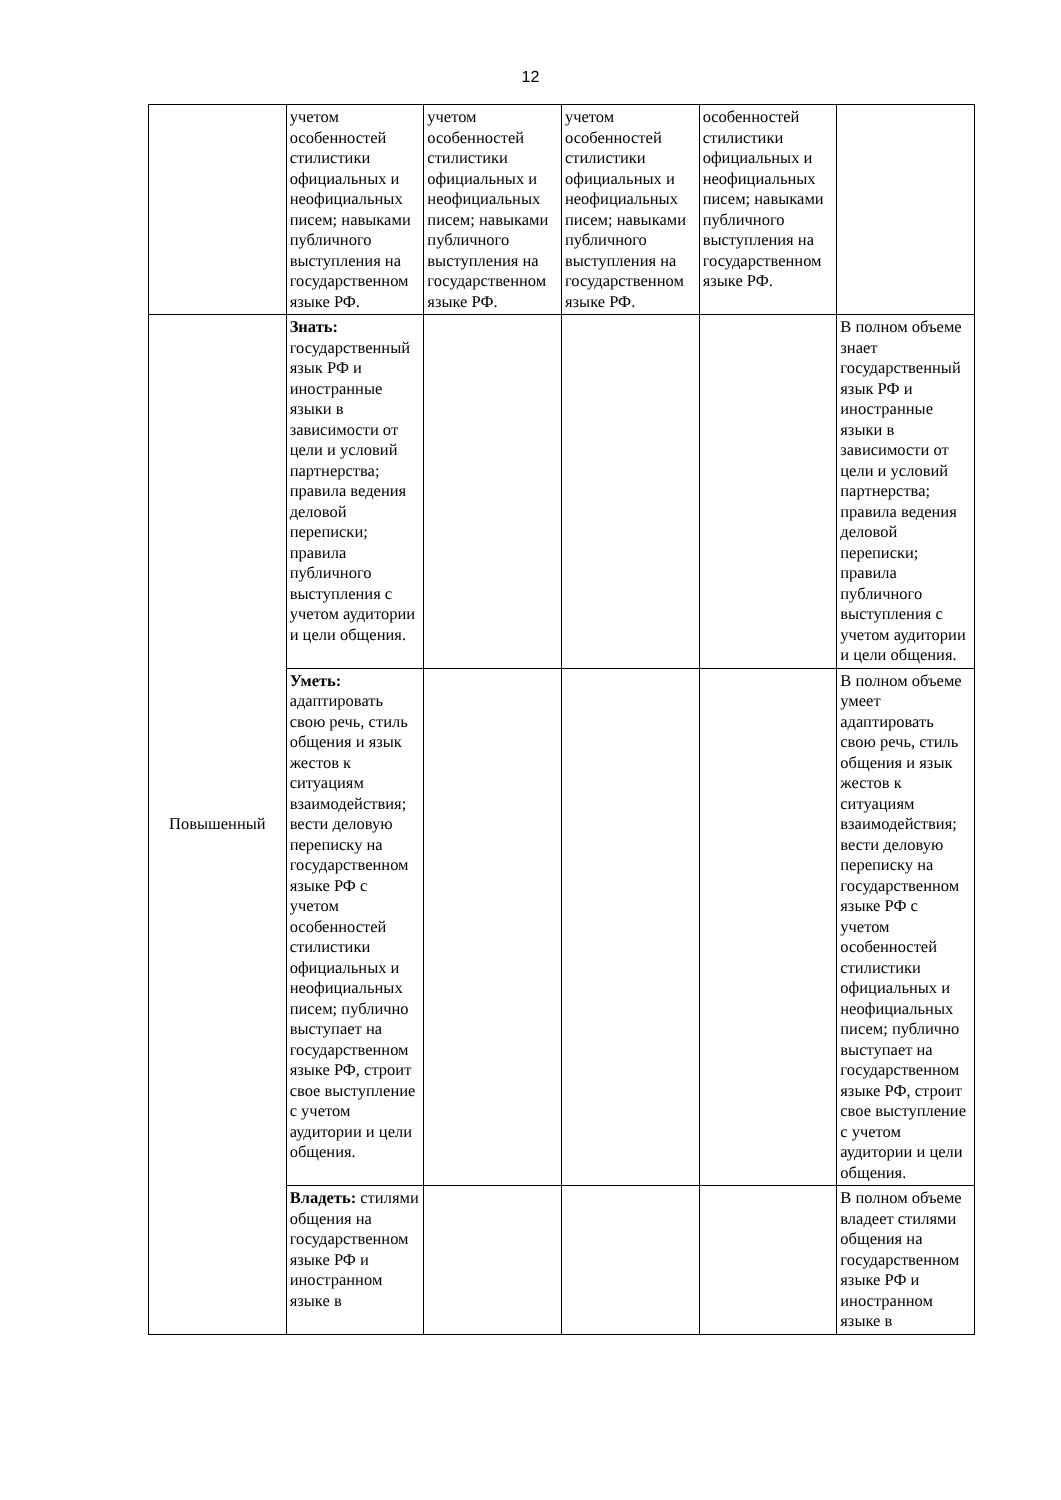12
| | учетом особенностей стилистики официальных и неофициальных писем; навыками публичного выступления на государственном языке РФ. | учетом особенностей стилистики официальных и неофициальных писем; навыками публичного выступления на государственном языке РФ. | учетом особенностей стилистики официальных и неофициальных писем; навыками публичного выступления на государственном языке РФ. | особенностей стилистики официальных и неофициальных писем; навыками публичного выступления на государственном языке РФ. | |
| Повышенный | Знать: государственный язык РФ и иностранные языки в зависимости от цели и условий партнерства; правила ведения деловой переписки; правила публичного выступления с учетом аудитории и цели общения. | | | | В полном объеме знает государственный язык РФ и иностранные языки в зависимости от цели и условий партнерства; правила ведения деловой переписки; правила публичного выступления с учетом аудитории и цели общения. |
| | Уметь: адаптировать свою речь, стиль общения и язык жестов к ситуациям взаимодействия; вести деловую переписку на государственном языке РФ с учетом особенностей стилистики официальных и неофициальных писем; публично выступает на государственном языке РФ, строит свое выступление с учетом аудитории и цели общения. | | | | В полном объеме умеет адаптировать свою речь, стиль общения и язык жестов к ситуациям взаимодействия; вести деловую переписку на государственном языке РФ с учетом особенностей стилистики официальных и неофициальных писем; публично выступает на государственном языке РФ, строит свое выступление с учетом аудитории и цели общения. |
| | Владеть: стилями общения на государственном языке РФ и иностранном языке в | | | | В полном объеме владеет стилями общения на государственном языке РФ и иностранном языке в |